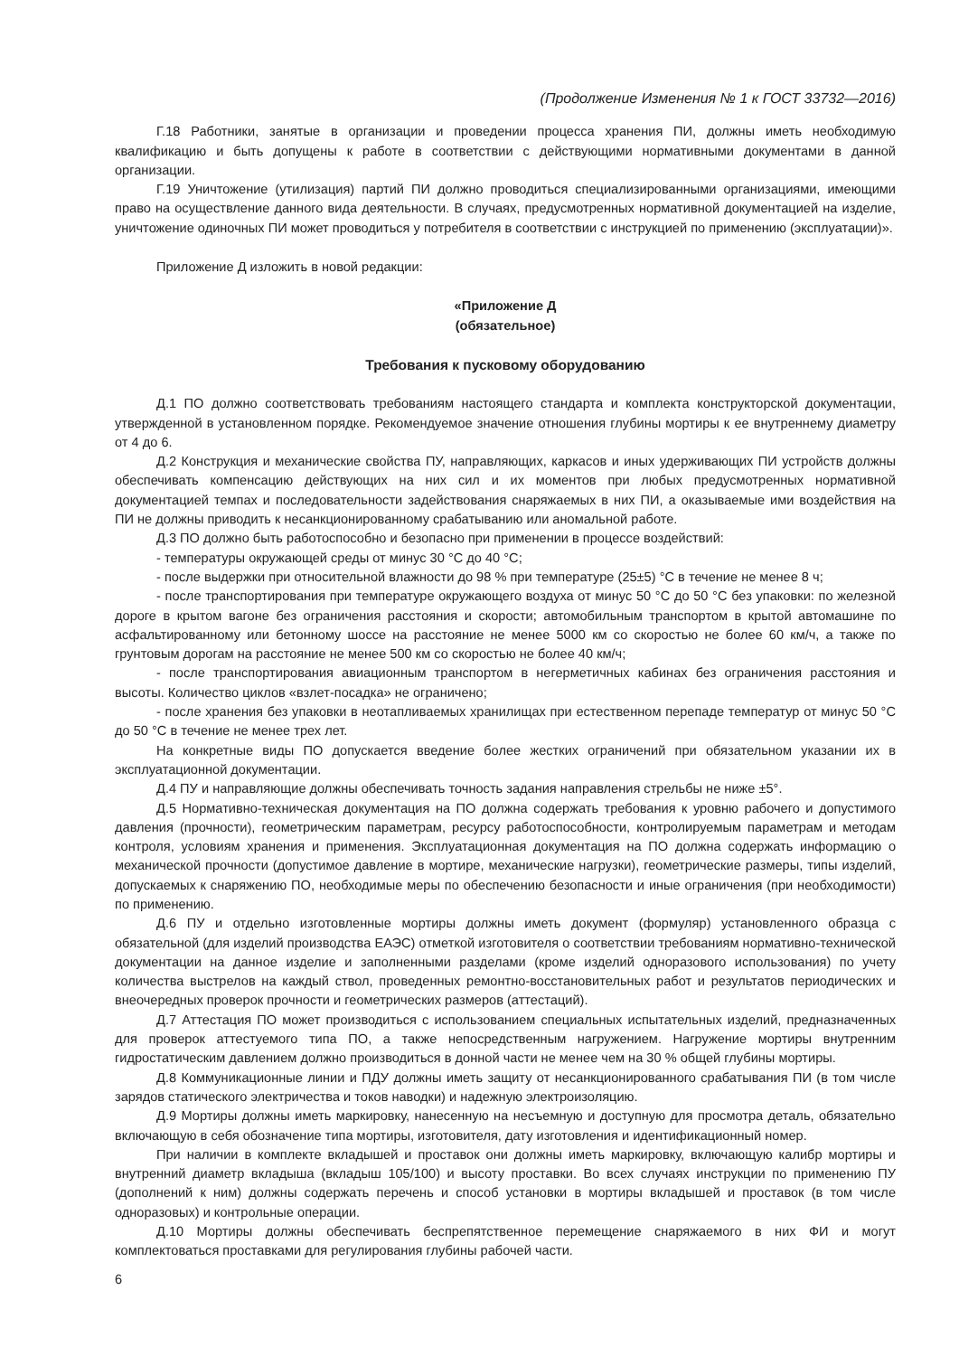(Продолжение Изменения № 1 к ГОСТ 33732—2016)
Г.18 Работники, занятые в организации и проведении процесса хранения ПИ, должны иметь необходимую квалификацию и быть допущены к работе в соответствии с действующими нормативными документами в данной организации.
Г.19 Уничтожение (утилизация) партий ПИ должно проводиться специализированными организациями, имеющими право на осуществление данного вида деятельности. В случаях, предусмотренных нормативной документацией на изделие, уничтожение одиночных ПИ может проводиться у потребителя в соответствии с инструкцией по применению (эксплуатации)».
Приложение Д изложить в новой редакции:
«Приложение Д
(обязательное)
Требования к пусковому оборудованию
Д.1 ПО должно соответствовать требованиям настоящего стандарта и комплекта конструкторской документации, утвержденной в установленном порядке. Рекомендуемое значение отношения глубины мортиры к ее внутреннему диаметру от 4 до 6.
Д.2 Конструкция и механические свойства ПУ, направляющих, каркасов и иных удерживающих ПИ устройств должны обеспечивать компенсацию действующих на них сил и их моментов при любых предусмотренных нормативной документацией темпах и последовательности задействования снаряжаемых в них ПИ, а оказываемые ими воздействия на ПИ не должны приводить к несанкционированному срабатыванию или аномальной работе.
Д.3 ПО должно быть работоспособно и безопасно при применении в процессе воздействий:
- температуры окружающей среды от минус 30 °С до 40 °С;
- после выдержки при относительной влажности до 98 % при температуре (25±5) °С в течение не менее 8 ч;
- после транспортирования при температуре окружающего воздуха от минус 50 °С до 50 °С без упаковки: по железной дороге в крытом вагоне без ограничения расстояния и скорости; автомобильным транспортом в крытой автомашине по асфальтированному или бетонному шоссе на расстояние не менее 5000 км со скоростью не более 60 км/ч, а также по грунтовым дорогам на расстояние не менее 500 км со скоростью не более 40 км/ч;
- после транспортирования авиационным транспортом в негерметичных кабинах без ограничения расстояния и высоты. Количество циклов «взлет-посадка» не ограничено;
- после хранения без упаковки в неотапливаемых хранилищах при естественном перепаде температур от минус 50 °С до 50 °С в течение не менее трех лет.
На конкретные виды ПО допускается введение более жестких ограничений при обязательном указании их в эксплуатационной документации.
Д.4 ПУ и направляющие должны обеспечивать точность задания направления стрельбы не ниже ±5°.
Д.5 Нормативно-техническая документация на ПО должна содержать требования к уровню рабочего и допустимого давления (прочности), геометрическим параметрам, ресурсу работоспособности, контролируемым параметрам и методам контроля, условиям хранения и применения. Эксплуатационная документация на ПО должна содержать информацию о механической прочности (допустимое давление в мортире, механические нагрузки), геометрические размеры, типы изделий, допускаемых к снаряжению ПО, необходимые меры по обеспечению безопасности и иные ограничения (при необходимости) по применению.
Д.6 ПУ и отдельно изготовленные мортиры должны иметь документ (формуляр) установленного образца с обязательной (для изделий производства ЕАЭС) отметкой изготовителя о соответствии требованиям нормативно-технической документации на данное изделие и заполненными разделами (кроме изделий одноразового использования) по учету количества выстрелов на каждый ствол, проведенных ремонтно-восстановительных работ и результатов периодических и внеочередных проверок прочности и геометрических размеров (аттестаций).
Д.7 Аттестация ПО может производиться с использованием специальных испытательных изделий, предназначенных для проверок аттестуемого типа ПО, а также непосредственным нагружением. Нагружение мортиры внутренним гидростатическим давлением должно производиться в донной части не менее чем на 30 % общей глубины мортиры.
Д.8 Коммуникационные линии и ПДУ должны иметь защиту от несанкционированного срабатывания ПИ (в том числе зарядов статического электричества и токов наводки) и надежную электроизоляцию.
Д.9 Мортиры должны иметь маркировку, нанесенную на несъемную и доступную для просмотра деталь, обязательно включающую в себя обозначение типа мортиры, изготовителя, дату изготовления и идентификационный номер.
При наличии в комплекте вкладышей и проставок они должны иметь маркировку, включающую калибр мортиры и внутренний диаметр вкладыша (вкладыш 105/100) и высоту проставки. Во всех случаях инструкции по применению ПУ (дополнений к ним) должны содержать перечень и способ установки в мортиры вкладышей и проставок (в том числе одноразовых) и контрольные операции.
Д.10 Мортиры должны обеспечивать беспрепятственное перемещение снаряжаемого в них ФИ и могут комплектоваться проставками для регулирования глубины рабочей части.
6